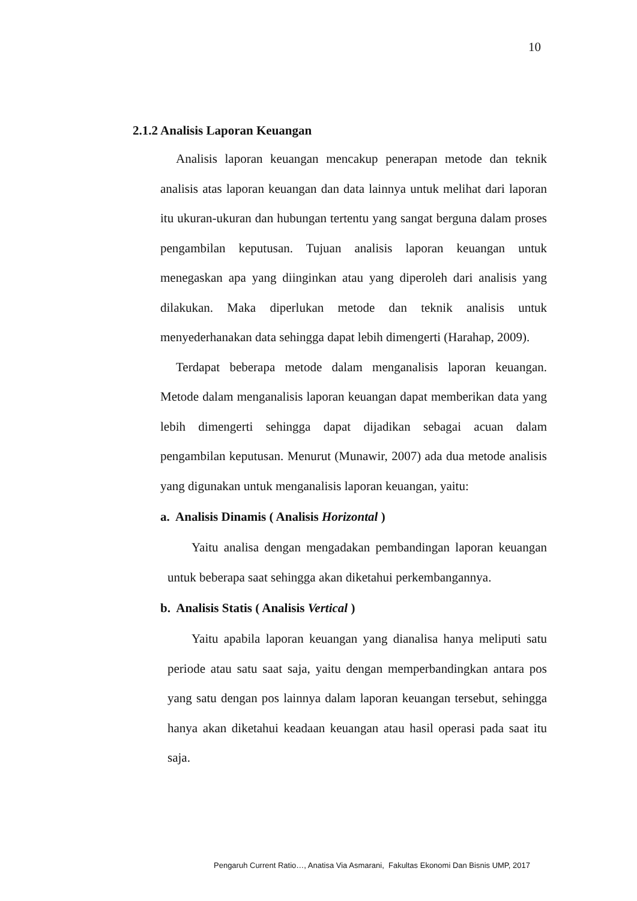10
2.1.2 Analisis Laporan Keuangan
Analisis laporan keuangan mencakup penerapan metode dan teknik analisis atas laporan keuangan dan data lainnya untuk melihat dari laporan itu ukuran-ukuran dan hubungan tertentu yang sangat berguna dalam proses pengambilan keputusan. Tujuan analisis laporan keuangan untuk menegaskan apa yang diinginkan atau yang diperoleh dari analisis yang dilakukan. Maka diperlukan metode dan teknik analisis untuk menyederhanakan data sehingga dapat lebih dimengerti (Harahap, 2009).
Terdapat beberapa metode dalam menganalisis laporan keuangan. Metode dalam menganalisis laporan keuangan dapat memberikan data yang lebih dimengerti sehingga dapat dijadikan sebagai acuan dalam pengambilan keputusan. Menurut (Munawir, 2007) ada dua metode analisis yang digunakan untuk menganalisis laporan keuangan, yaitu:
a. Analisis Dinamis ( Analisis Horizontal )
Yaitu analisa dengan mengadakan pembandingan laporan keuangan untuk beberapa saat sehingga akan diketahui perkembangannya.
b. Analisis Statis ( Analisis Vertical )
Yaitu apabila laporan keuangan yang dianalisa hanya meliputi satu periode atau satu saat saja, yaitu dengan memperbandingkan antara pos yang satu dengan pos lainnya dalam laporan keuangan tersebut, sehingga hanya akan diketahui keadaan keuangan atau hasil operasi pada saat itu saja.
Pengaruh Current Ratio…, Anatisa Via Asmarani, Fakultas Ekonomi Dan Bisnis UMP, 2017